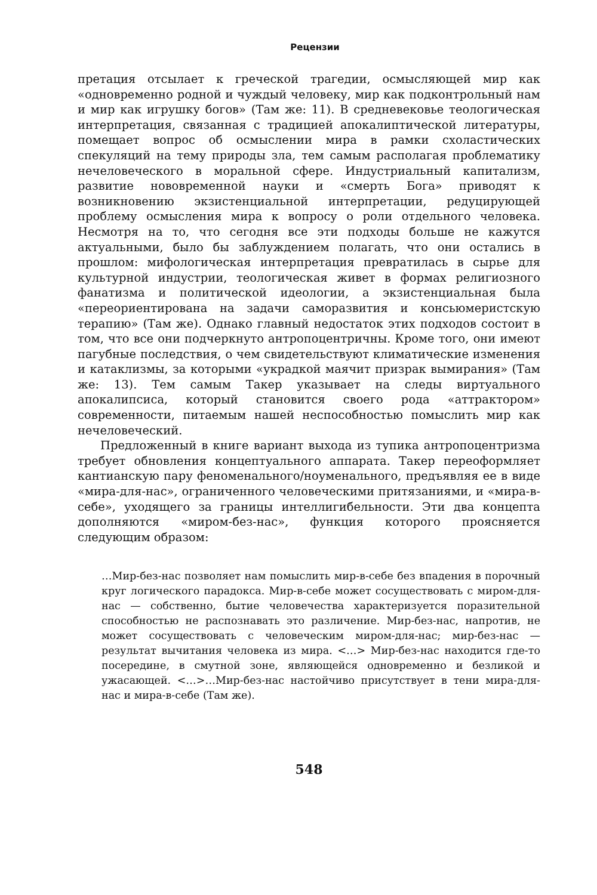Рецензии
претация отсылает к греческой трагедии, осмысляющей мир как «одновременно родной и чуждый человеку, мир как подконтрольный нам и мир как игрушку богов» (Там же: 11). В средневековье теологическая интерпретация, связанная с традицией апокалиптической литературы, помещает вопрос об осмыслении мира в рамки схоластических спекуляций на тему природы зла, тем самым располагая проблематику нечеловеческого в моральной сфере. Индустриальный капитализм, развитие нововременной науки и «смерть Бога» приводят к возникновению экзистенциальной интерпретации, редуцирующей проблему осмысления мира к вопросу о роли отдельного человека. Несмотря на то, что сегодня все эти подходы больше не кажутся актуальными, было бы заблуждением полагать, что они остались в прошлом: мифологическая интерпретация превратилась в сырье для культурной индустрии, теологическая живет в формах религиозного фанатизма и политической идеологии, а экзистенциальная была «переориентирована на задачи саморазвития и консьюмеристскую терапию» (Там же). Однако главный недостаток этих подходов состоит в том, что все они подчеркнуто антропоцентричны. Кроме того, они имеют пагубные последствия, о чем свидетельствуют климатические изменения и катаклизмы, за которыми «украдкой маячит призрак вымирания» (Там же: 13). Тем самым Такер указывает на следы виртуального апокалипсиса, который становится своего рода «аттрактором» современности, питаемым нашей неспособностью помыслить мир как нечеловеческий.
Предложенный в книге вариант выхода из тупика антропоцентризма требует обновления концептуального аппарата. Такер переоформляет кантианскую пару феноменального/ноуменального, предъявляя ее в виде «мира-для-нас», ограниченного человеческими притязаниями, и «мира-в-себе», уходящего за границы интеллигибельности. Эти два концепта дополняются «миром-без-нас», функция которого проясняется следующим образом:
…Мир-без-нас позволяет нам помыслить мир-в-себе без впадения в порочный круг логического парадокса. Мир-в-себе может сосуществовать с миром-для-нас — собственно, бытие человечества характеризуется поразительной способностью не распознавать это различение. Мир-без-нас, напротив, не может сосуществовать с человеческим миром-для-нас; мир-без-нас — результат вычитания человека из мира. <…> Мир-без-нас находится где-то посередине, в смутной зоне, являющейся одновременно и безликой и ужасающей. <…>…Мир-без-нас настойчиво присутствует в тени мира-для-нас и мира-в-себе (Там же).
548